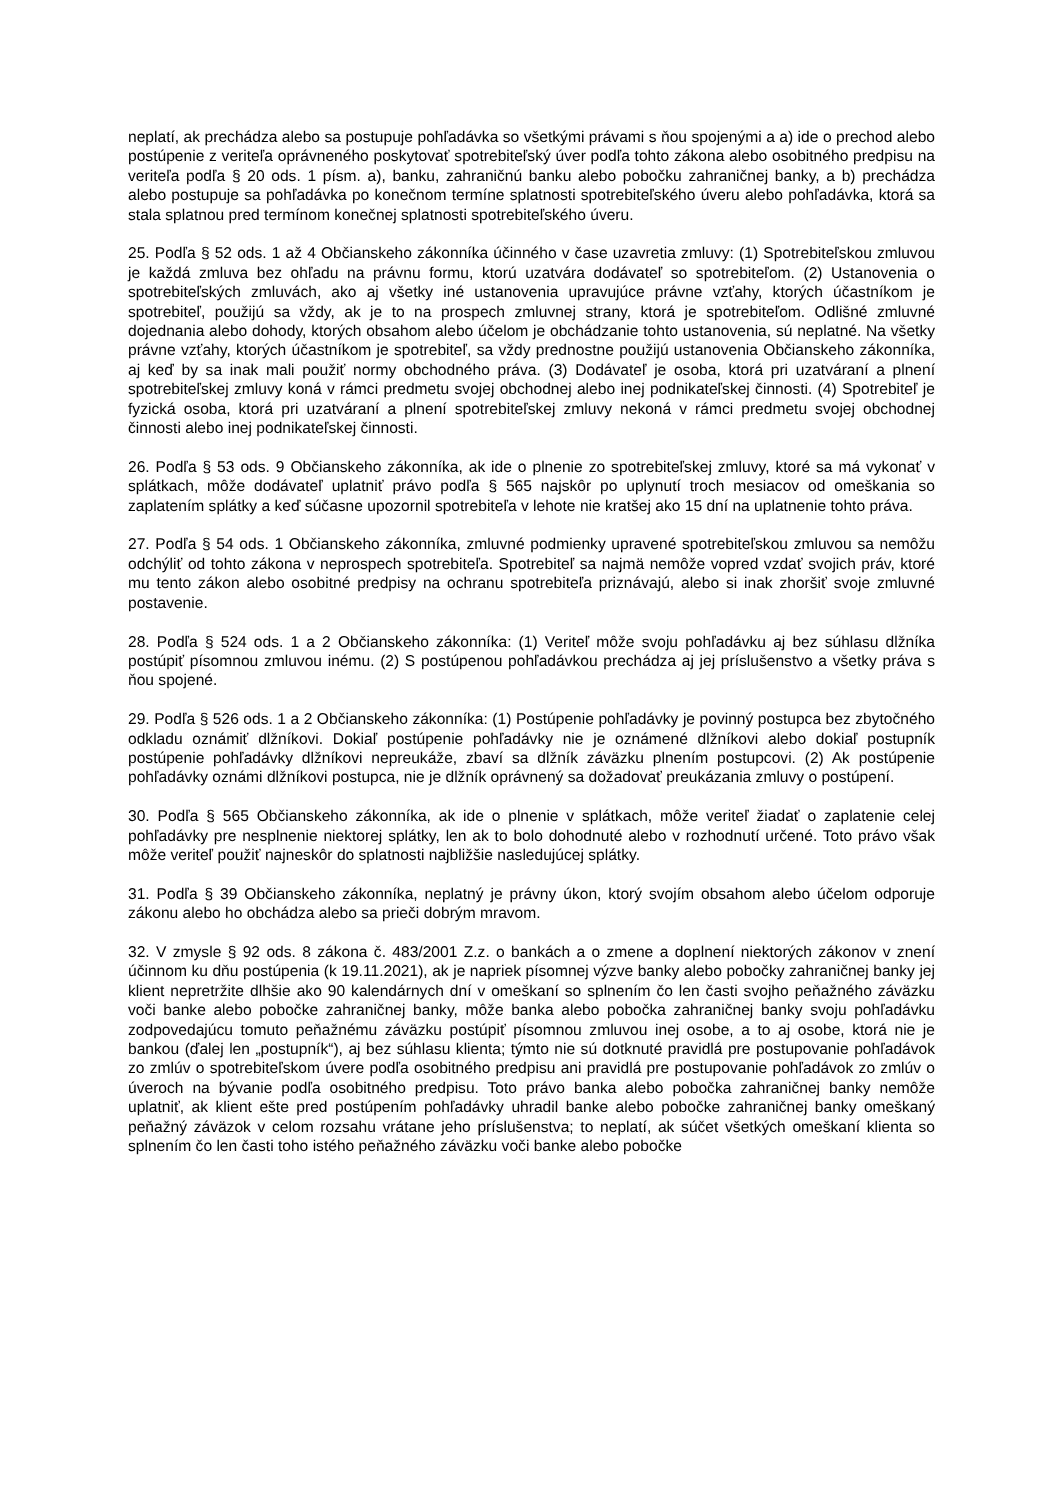neplatí, ak prechádza alebo sa postupuje pohľadávka so všetkými právami s ňou spojenými a a) ide o prechod alebo postúpenie z veriteľa oprávneného poskytovať spotrebiteľský úver podľa tohto zákona alebo osobitného predpisu na veriteľa podľa § 20 ods. 1 písm. a), banku, zahraničnú banku alebo pobočku zahraničnej banky, a b) prechádza alebo postupuje sa pohľadávka po konečnom termíne splatnosti spotrebiteľského úveru alebo pohľadávka, ktorá sa stala splatnou pred termínom konečnej splatnosti spotrebiteľského úveru.
25. Podľa § 52 ods. 1 až 4 Občianskeho zákonníka účinného v čase uzavretia zmluvy: (1) Spotrebiteľskou zmluvou je každá zmluva bez ohľadu na právnu formu, ktorú uzatvára dodávateľ so spotrebiteľom. (2) Ustanovenia o spotrebiteľských zmluvách, ako aj všetky iné ustanovenia upravujúce právne vzťahy, ktorých účastníkom je spotrebiteľ, použijú sa vždy, ak je to na prospech zmluvnej strany, ktorá je spotrebiteľom. Odlišné zmluvné dojednania alebo dohody, ktorých obsahom alebo účelom je obchádzanie tohto ustanovenia, sú neplatné. Na všetky právne vzťahy, ktorých účastníkom je spotrebiteľ, sa vždy prednostne použijú ustanovenia Občianskeho zákonníka, aj keď by sa inak mali použiť normy obchodného práva. (3) Dodávateľ je osoba, ktorá pri uzatváraní a plnení spotrebiteľskej zmluvy koná v rámci predmetu svojej obchodnej alebo inej podnikateľskej činnosti. (4) Spotrebiteľ je fyzická osoba, ktorá pri uzatváraní a plnení spotrebiteľskej zmluvy nekoná v rámci predmetu svojej obchodnej činnosti alebo inej podnikateľskej činnosti.
26. Podľa § 53 ods. 9 Občianskeho zákonníka, ak ide o plnenie zo spotrebiteľskej zmluvy, ktoré sa má vykonať v splátkach, môže dodávateľ uplatniť právo podľa § 565 najskôr po uplynutí troch mesiacov od omeškania so zaplatením splátky a keď súčasne upozornil spotrebiteľa v lehote nie kratšej ako 15 dní na uplatnenie tohto práva.
27. Podľa § 54 ods. 1 Občianskeho zákonníka, zmluvné podmienky upravené spotrebiteľskou zmluvou sa nemôžu odchýliť od tohto zákona v neprospech spotrebiteľa. Spotrebiteľ sa najmä nemôže vopred vzdať svojich práv, ktoré mu tento zákon alebo osobitné predpisy na ochranu spotrebiteľa priznávajú, alebo si inak zhoršiť svoje zmluvné postavenie.
28. Podľa § 524 ods. 1 a 2 Občianskeho zákonníka: (1) Veriteľ môže svoju pohľadávku aj bez súhlasu dlžníka postúpiť písomnou zmluvou inému. (2) S postúpenou pohľadávkou prechádza aj jej príslušenstvo a všetky práva s ňou spojené.
29. Podľa § 526 ods. 1 a 2 Občianskeho zákonníka: (1) Postúpenie pohľadávky je povinný postupca bez zbytočného odkladu oznámiť dlžníkovi. Dokiaľ postúpenie pohľadávky nie je oznámené dlžníkovi alebo dokiaľ postupník postúpenie pohľadávky dlžníkovi nepreukáže, zbaví sa dlžník záväzku plnením postupcovi. (2) Ak postúpenie pohľadávky oznámi dlžníkovi postupca, nie je dlžník oprávnený sa dožadovať preukázania zmluvy o postúpení.
30. Podľa § 565 Občianskeho zákonníka, ak ide o plnenie v splátkach, môže veriteľ žiadať o zaplatenie celej pohľadávky pre nesplnenie niektorej splátky, len ak to bolo dohodnuté alebo v rozhodnutí určené. Toto právo však môže veriteľ použiť najneskôr do splatnosti najbližšie nasledujúcej splátky.
31. Podľa § 39 Občianskeho zákonníka, neplatný je právny úkon, ktorý svojím obsahom alebo účelom odporuje zákonu alebo ho obchádza alebo sa prieči dobrým mravom.
32. V zmysle § 92 ods. 8 zákona č. 483/2001 Z.z. o bankách a o zmene a doplnení niektorých zákonov v znení účinnom ku dňu postúpenia (k 19.11.2021), ak je napriek písomnej výzve banky alebo pobočky zahraničnej banky jej klient nepretržite dlhšie ako 90 kalendárnych dní v omeškaní so splnením čo len časti svojho peňažného záväzku voči banke alebo pobočke zahraničnej banky, môže banka alebo pobočka zahraničnej banky svoju pohľadávku zodpovedajúcu tomuto peňažnému záväzku postúpiť písomnou zmluvou inej osobe, a to aj osobe, ktorá nie je bankou (ďalej len „postupník“), aj bez súhlasu klienta; týmto nie sú dotknuté pravidlá pre postupovanie pohľadávok zo zmlúv o spotrebiteľskom úvere podľa osobitného predpisu ani pravidlá pre postupovanie pohľadávok zo zmlúv o úveroch na bývanie podľa osobitného predpisu. Toto právo banka alebo pobočka zahraničnej banky nemôže uplatniť, ak klient ešte pred postúpením pohľadávky uhradil banke alebo pobočke zahraničnej banky omeškaný peňažný záväzok v celom rozsahu vrátane jeho príslušenstva; to neplatí, ak súčet všetkých omeškaní klienta so splnením čo len časti toho istého peňažného záväzku voči banke alebo pobočke